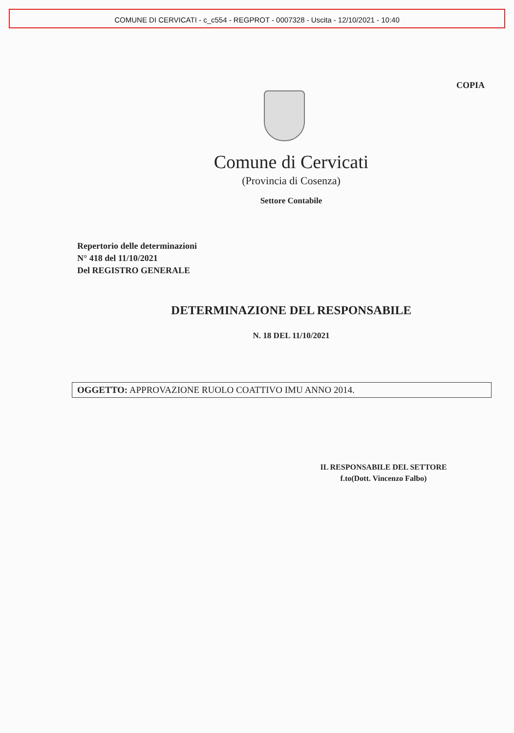COMUNE DI CERVICATI - c_c554 - REGPROT - 0007328 - Uscita - 12/10/2021 - 10:40
COPIA
Comune di Cervicati
(Provincia di Cosenza)
Settore Contabile
Repertorio delle determinazioni
N° 418 del 11/10/2021
Del REGISTRO GENERALE
DETERMINAZIONE DEL RESPONSABILE
N. 18 DEL 11/10/2021
OGGETTO: APPROVAZIONE RUOLO COATTIVO IMU ANNO 2014.
IL RESPONSABILE DEL SETTORE
f.to(Dott. Vincenzo Falbo)